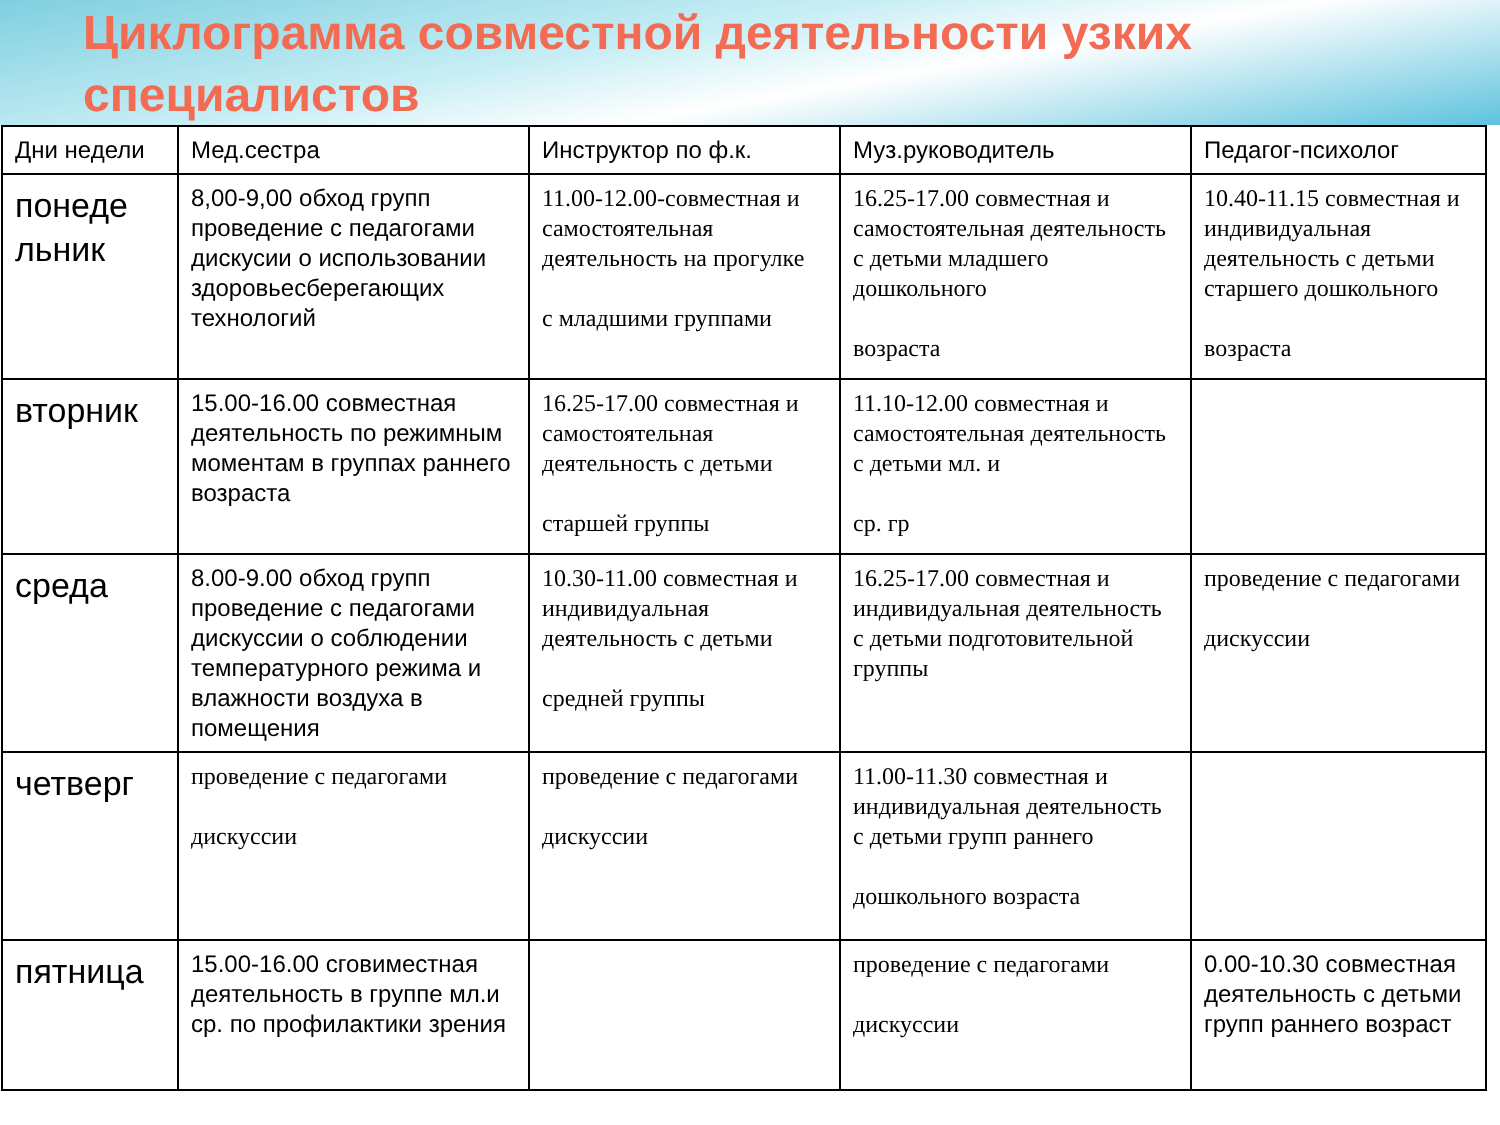Циклограмма совместной деятельности узких специалистов
| Дни недели | Мед.сестра | Инструктор по ф.к. | Муз.руководитель | Педагог-психолог |
| понеде льник | 8,00-9,00 обход групп проведение с педагогами дискусии о использовании здоровьесберегающих технологий | 11.00-12.00-совместная и самостоятельная деятельность на прогулке с младшими группами | 16.25-17.00 совместная и самостоятельная деятельность с детьми младшего дошкольного возраста | 10.40-11.15 совместная и индивидуальная деятельность с детьми старшего дошкольного возраста |
| вторник | 15.00-16.00 совместная деятельность по режимным моментам в группах раннего возраста | 16.25-17.00 совместная и самостоятельная деятельность с детьми старшей группы | 11.10-12.00 совместная и самостоятельная деятельность с детьми мл. и ср. гр | |
| среда | 8.00-9.00 обход групп проведение с педагогами дискуссии о соблюдении температурного режима и влажности воздуха в помещения | 10.30-11.00 совместная и индивидуальная деятельность с детьми средней группы | 16.25-17.00 совместная и индивидуальная деятельность с детьми подготовительной группы | проведение с педагогами дискуссии |
| четверг | проведение с педагогами дискуссии | проведение с педагогами дискуссии | 11.00-11.30 совместная и индивидуальная деятельность с детьми групп раннего дошкольного возраста | |
| пятница | 15.00-16.00 сговиместная деятельность в группе мл.и ср. по профилактики зрения | | проведение с педагогами дискуссии | 0.00-10.30 совместная деятельность с детьми групп раннего возраст |